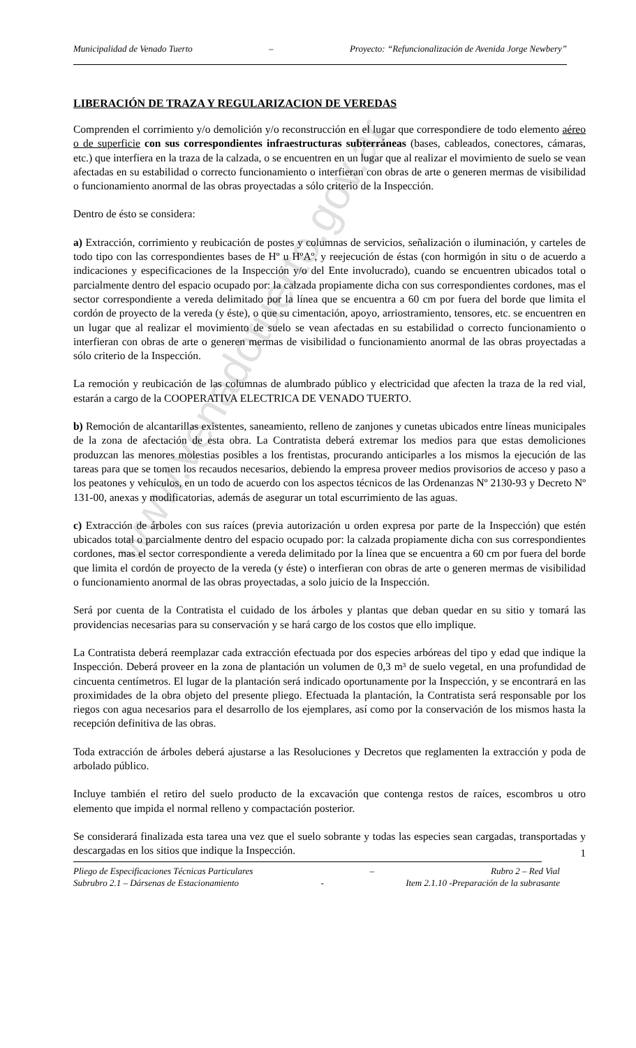www.venadotuerto.gov.ar
Municipalidad de Venado Tuerto – Proyecto: “Refuncionalización de Avenida Jorge Newbery”
LIBERACIÓN DE TRAZA Y REGULARIZACION DE VEREDAS
Comprenden el corrimiento y/o demolición y/o reconstrucción en el lugar que correspondiere de todo elemento aéreo o de superficie con sus correspondientes infraestructuras subterráneas (bases, cableados, conectores, cámaras, etc.) que interfiera en la traza de la calzada, o se encuentren en un lugar que al realizar el movimiento de suelo se vean afectadas en su estabilidad o correcto funcionamiento o interfieran con obras de arte o generen mermas de visibilidad o funcionamiento anormal de las obras proyectadas a sólo criterio de la Inspección.
Dentro de ésto se considera:
a) Extracción, corrimiento y reubicación de postes y columnas de servicios, señalización o iluminación, y carteles de todo tipo con las correspondientes bases de Hº u HºAº, y reejecución de éstas (con hormigón in situ o de acuerdo a indicaciones y especificaciones de la Inspección y/o del Ente involucrado), cuando se encuentren ubicados total o parcialmente dentro del espacio ocupado por: la calzada propiamente dicha con sus correspondientes cordones, mas el sector correspondiente a vereda delimitado por la línea que se encuentra a 60 cm por fuera del borde que limita el cordón de proyecto de la vereda (y éste), o que su cimentación, apoyo, arriostramiento, tensores, etc. se encuentren en un lugar que al realizar el movimiento de suelo se vean afectadas en su estabilidad o correcto funcionamiento o interfieran con obras de arte o generen mermas de visibilidad o funcionamiento anormal de las obras proyectadas a sólo criterio de la Inspección.
La remoción y reubicación de las columnas de alumbrado público y electricidad que afecten la traza de la red vial, estarán a cargo de la COOPERATIVA ELECTRICA DE VENADO TUERTO.
b) Remoción de alcantarillas existentes, saneamiento, relleno de zanjones y cunetas ubicados entre líneas municipales de la zona de afectación de esta obra. La Contratista deberá extremar los medios para que estas demoliciones produzcan las menores molestias posibles a los frentistas, procurando anticiparles a los mismos la ejecución de las tareas para que se tomen los recaudos necesarios, debiendo la empresa proveer medios provisorios de acceso y paso a los peatones y vehículos, en un todo de acuerdo con los aspectos técnicos de las Ordenanzas Nº 2130-93 y Decreto Nº 131-00, anexas y modificatorias, además de asegurar un total escurrimiento de las aguas.
c) Extracción de árboles con sus raíces (previa autorización u orden expresa por parte de la Inspección) que estén ubicados total o parcialmente dentro del espacio ocupado por: la calzada propiamente dicha con sus correspondientes cordones, mas el sector correspondiente a vereda delimitado por la línea que se encuentra a 60 cm por fuera del borde que limita el cordón de proyecto de la vereda (y éste) o interfieran con obras de arte o generen mermas de visibilidad o funcionamiento anormal de las obras proyectadas, a solo juicio de la Inspección.
Será por cuenta de la Contratista el cuidado de los árboles y plantas que deban quedar en su sitio y tomará las providencias necesarias para su conservación y se hará cargo de los costos que ello implique.
La Contratista deberá reemplazar cada extracción efectuada por dos especies arbóreas del tipo y edad que indique la Inspección. Deberá proveer en la zona de plantación un volumen de 0,3 m³ de suelo vegetal, en una profundidad de cincuenta centímetros. El lugar de la plantación será indicado oportunamente por la Inspección, y se encontrará en las proximidades de la obra objeto del presente pliego. Efectuada la plantación, la Contratista será responsable por los riegos con agua necesarios para el desarrollo de los ejemplares, así como por la conservación de los mismos hasta la recepción definitiva de las obras.
Toda extracción de árboles deberá ajustarse a las Resoluciones y Decretos que reglamenten la extracción y poda de arbolado público.
Incluye también el retiro del suelo producto de la excavación que contenga restos de raíces, escombros u otro elemento que impida el normal relleno y compactación posterior.
Se considerará finalizada esta tarea una vez que el suelo sobrante y todas las especies sean cargadas, transportadas y descargadas en los sitios que indique la Inspección.
1
Pliego de Especificaciones Técnicas Particulares – Rubro 2 – Red Vial
Subrubro 2.1 – Dársenas de Estacionamiento - Item 2.1.10 -Preparación de la subrasante